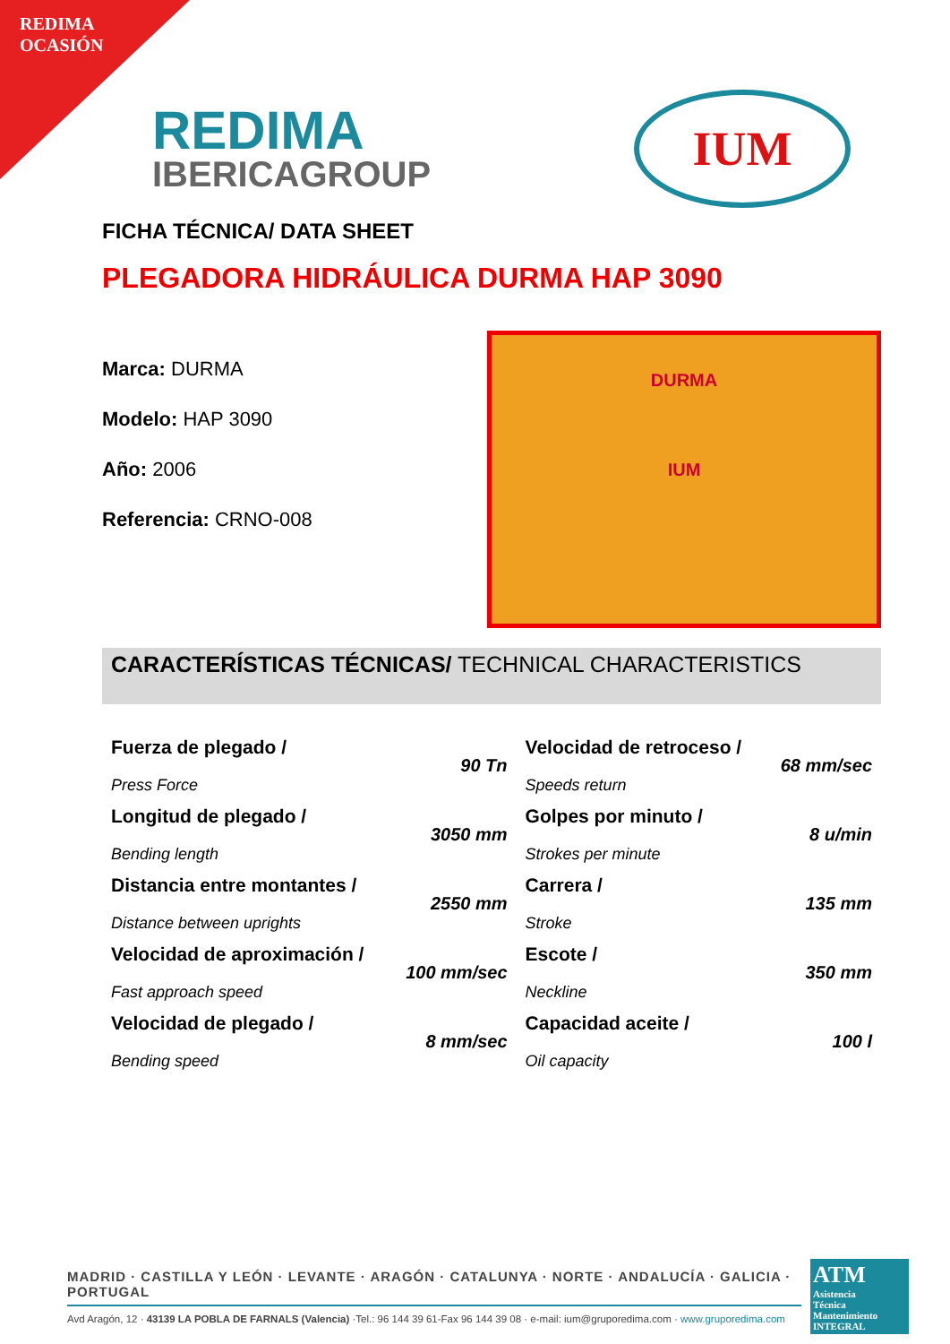REDIMA
OCASIÓN
REDIMA
IBERICAGROUP
IUM
FICHA TÉCNICA/ DATA SHEET
PLEGADORA HIDRÁULICA DURMA HAP 3090
Marca: DURMA
Modelo: HAP 3090
Año: 2006
Referencia: CRNO-008
DURMA
IUM
CARACTERÍSTICAS TÉCNICAS/ TECHNICAL CHARACTERISTICS
| Fuerza de plegado / Press Force | 90 Tn | Velocidad de retroceso / Speeds return | 68 mm/sec |
| Longitud de plegado / Bending length | 3050 mm | Golpes por minuto / Strokes per minute | 8 u/min |
| Distancia entre montantes / Distance between uprights | 2550 mm | Carrera / Stroke | 135 mm |
| Velocidad de aproximación / Fast approach speed | 100 mm/sec | Escote / Neckline | 350 mm |
| Velocidad de plegado / Bending speed | 8 mm/sec | Capacidad aceite / Oil capacity | 100 l |
MADRID · CASTILLA Y LEÓN · LEVANTE · ARAGÓN · CATALUNYA · NORTE · ANDALUCÍA · GALICIA · PORTUGAL
Avd Aragón, 12 · 43139 LA POBLA DE FARNALS (Valencia) ·Tel.: 96 144 39 61-Fax 96 144 39 08 · e-mail: ium@gruporedima.com · www.gruporedima.com
ATM
Asistencia
Técnica
Mantenimiento
INTEGRAL